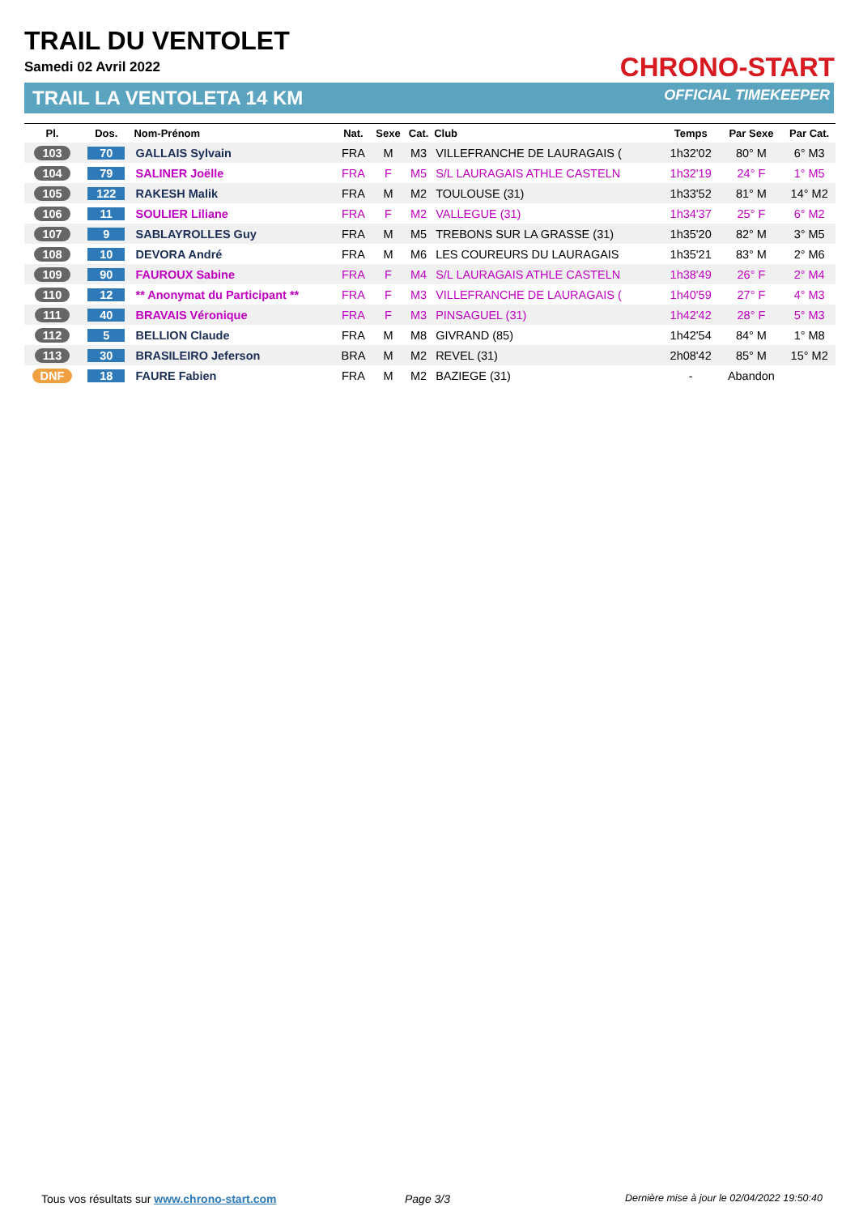TRAIL DU VENTOLET
Samedi 02 Avril 2022
TRAIL LA VENTOLETA 14 KM
CHRONO-START
OFFICIAL TIMEKEEPER
| Pl. | Dos. | Nom-Prénom | Nat. | Sexe | Cat. | Club | Temps | Par Sexe | Par Cat. |
| --- | --- | --- | --- | --- | --- | --- | --- | --- | --- |
| 103 | 70 | GALLAIS Sylvain | FRA | M | M3 | VILLEFRANCHE DE LAURAGAIS ( | 1h32'02 | 80° M | 6° M3 |
| 104 | 79 | SALINER Joëlle | FRA | F | M5 | S/L LAURAGAIS ATHLE CASTELN | 1h32'19 | 24° F | 1° M5 |
| 105 | 122 | RAKESH Malik | FRA | M | M2 | TOULOUSE (31) | 1h33'52 | 81° M | 14° M2 |
| 106 | 11 | SOULIER Liliane | FRA | F | M2 | VALLEGUE (31) | 1h34'37 | 25° F | 6° M2 |
| 107 | 9 | SABLAYROLLES Guy | FRA | M | M5 | TREBONS SUR LA GRASSE (31) | 1h35'20 | 82° M | 3° M5 |
| 108 | 10 | DEVORA André | FRA | M | M6 | LES COUREURS DU LAURAGAIS | 1h35'21 | 83° M | 2° M6 |
| 109 | 90 | FAUROUX Sabine | FRA | F | M4 | S/L LAURAGAIS ATHLE CASTELN | 1h38'49 | 26° F | 2° M4 |
| 110 | 12 | ** Anonymat du Participant ** | FRA | F | M3 | VILLEFRANCHE DE LAURAGAIS ( | 1h40'59 | 27° F | 4° M3 |
| 111 | 40 | BRAVAIS Véronique | FRA | F | M3 | PINSAGUEL (31) | 1h42'42 | 28° F | 5° M3 |
| 112 | 5 | BELLION Claude | FRA | M | M8 | GIVRAND (85) | 1h42'54 | 84° M | 1° M8 |
| 113 | 30 | BRASILEIRO Jeferson | BRA | M | M2 | REVEL (31) | 2h08'42 | 85° M | 15° M2 |
| DNF | 18 | FAURE Fabien | FRA | M | M2 | BAZIEGE (31) | - | Abandon | |
Tous vos résultats sur www.chrono-start.com
Page 3/3
Dernière mise à jour le 02/04/2022 19:50:40